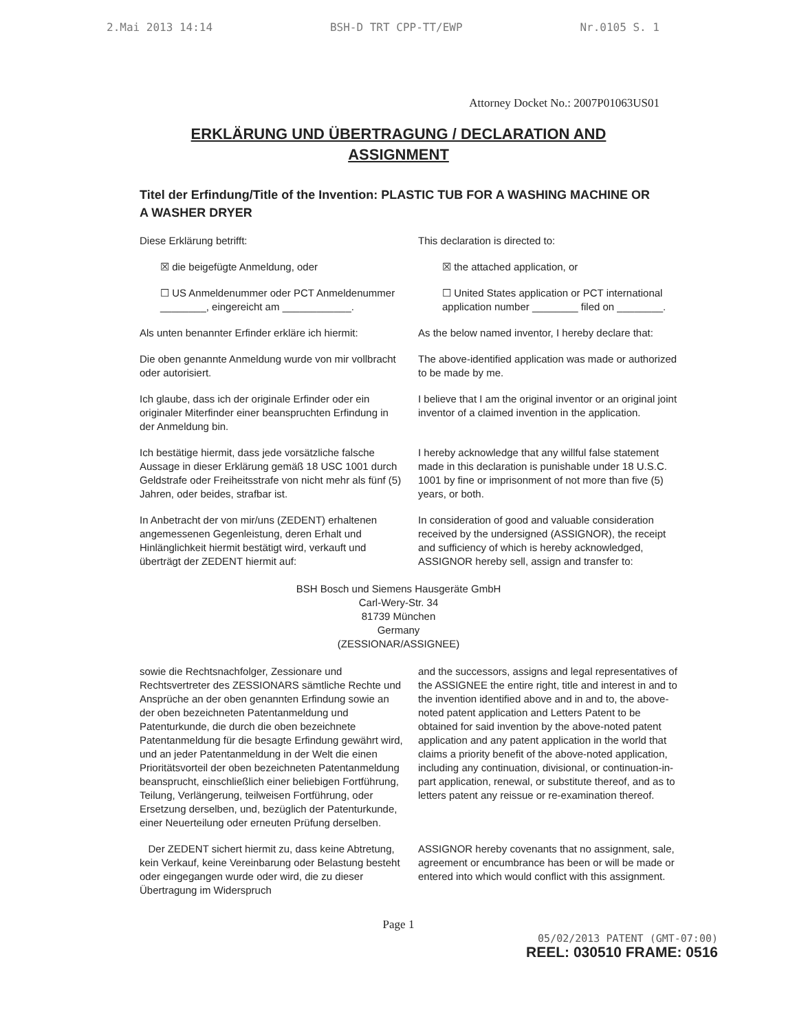2.Mai 2013 14:14 BSH-D TRT CPP-TT/EWP Nr.0105 S. 1
Attorney Docket No.: 2007P01063US01
ERKLÄRUNG UND ÜBERTRAGUNG / DECLARATION AND ASSIGNMENT
Titel der Erfindung/Title of the Invention: PLASTIC TUB FOR A WASHING MACHINE OR A WASHER DRYER
Diese Erklärung betrifft: This declaration is directed to:
☒ die beigefügte Anmeldung, oder
☒ the attached application, or
☐ US Anmeldenummer oder PCT Anmeldenummer ________, eingereicht am ____________.
☐ United States application or PCT international application number ________ filed on ________.
Als unten benannter Erfinder erkläre ich hiermit:
As the below named inventor, I hereby declare that:
Die oben genannte Anmeldung wurde von mir vollbracht oder autorisiert.
The above-identified application was made or authorized to be made by me.
Ich glaube, dass ich der originale Erfinder oder ein originaler Miterfinder einer beanspruchten Erfindung in der Anmeldung bin.
I believe that I am the original inventor or an original joint inventor of a claimed invention in the application.
Ich bestätige hiermit, dass jede vorsätzliche falsche Aussage in dieser Erklärung gemäß 18 USC 1001 durch Geldstrafe oder Freiheitsstrafe von nicht mehr als fünf (5) Jahren, oder beides, strafbar ist.
I hereby acknowledge that any willful false statement made in this declaration is punishable under 18 U.S.C. 1001 by fine or imprisonment of not more than five (5) years, or both.
In Anbetracht der von mir/uns (ZEDENT) erhaltenen angemessenen Gegenleistung, deren Erhalt und Hinlänglichkeit hiermit bestätigt wird, verkauft und überträgt der ZEDENT hiermit auf:
In consideration of good and valuable consideration received by the undersigned (ASSIGNOR), the receipt and sufficiency of which is hereby acknowledged, ASSIGNOR hereby sell, assign and transfer to:
BSH Bosch und Siemens Hausgeräte GmbH
Carl-Wery-Str. 34
81739 München
Germany
(ZESSIONAR/ASSIGNEE)
sowie die Rechtsnachfolger, Zessionare und Rechtsvertreter des ZESSIONARS sämtliche Rechte und Ansprüche an der oben genannten Erfindung sowie an der oben bezeichneten Patentanmeldung und Patenturkunde, die durch die oben bezeichnete Patentanmeldung für die besagte Erfindung gewährt wird, und an jeder Patentanmeldung in der Welt die einen Prioritätsvorteil der oben bezeichneten Patentanmeldung beansprucht, einschließlich einer beliebigen Fortführung, Teilung, Verlängerung, teilweisen Fortführung, oder Ersetzung derselben, und, bezüglich der Patenturkunde, einer Neuerteilung oder erneuten Prüfung derselben.
and the successors, assigns and legal representatives of the ASSIGNEE the entire right, title and interest in and to the invention identified above and in and to, the above-noted patent application and Letters Patent to be obtained for said invention by the above-noted patent application and any patent application in the world that claims a priority benefit of the above-noted application, including any continuation, divisional, or continuation-in-part application, renewal, or substitute thereof, and as to letters patent any reissue or re-examination thereof.
Der ZEDENT sichert hiermit zu, dass keine Abtretung, kein Verkauf, keine Vereinbarung oder Belastung besteht oder eingegangen wurde oder wird, die zu dieser Übertragung im Widerspruch
ASSIGNOR hereby covenants that no assignment, sale, agreement or encumbrance has been or will be made or entered into which would conflict with this assignment.
Page 1
05/02/2013 PATENT (GMT-07:00)
REEL: 030510 FRAME: 0516